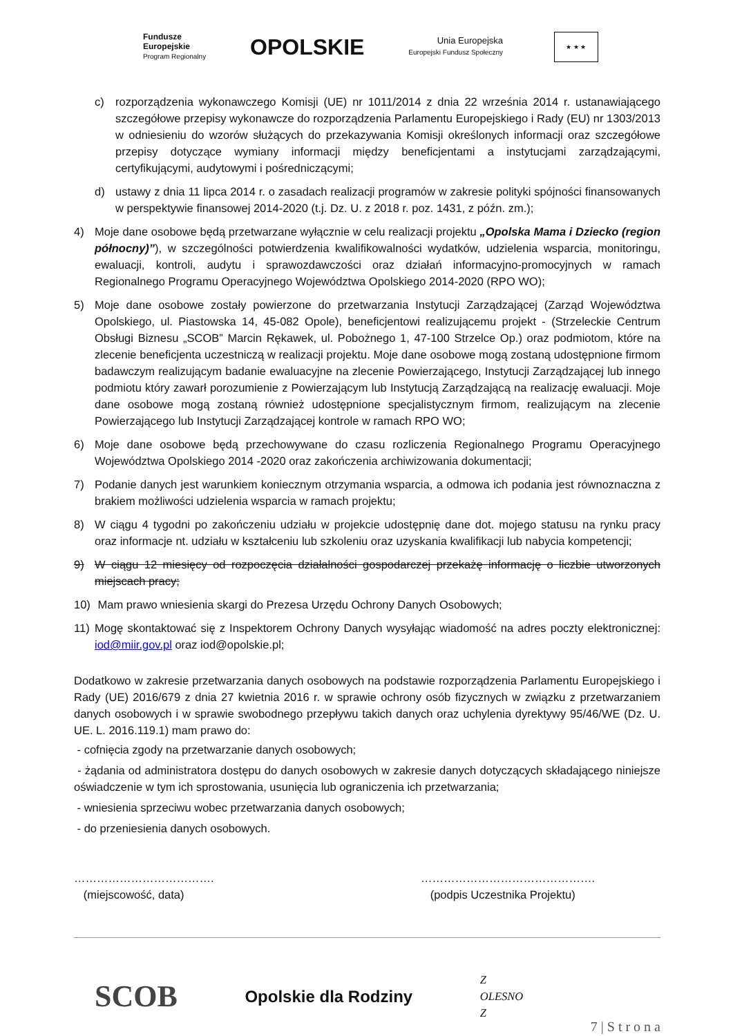Fundusze
Europejskie
Program Regionalny
OPOLSKIE
Unia Europejska
Europejski Fundusz Społeczny
★ ★ ★
c) rozporządzenia wykonawczego Komisji (UE) nr 1011/2014 z dnia 22 września 2014 r. ustanawiającego szczegółowe przepisy wykonawcze do rozporządzenia Parlamentu Europejskiego i Rady (EU) nr 1303/2013 w odniesieniu do wzorów służących do przekazywania Komisji określonych informacji oraz szczegółowe przepisy dotyczące wymiany informacji między beneficjentami a instytucjami zarządzającymi, certyfikującymi, audytowymi i pośredniczącymi;
d) ustawy z dnia 11 lipca 2014 r. o zasadach realizacji programów w zakresie polityki spójności finansowanych w perspektywie finansowej 2014-2020 (t.j. Dz. U. z 2018 r. poz. 1431, z późn. zm.);
4) Moje dane osobowe będą przetwarzane wyłącznie w celu realizacji projektu „Opolska Mama i Dziecko (region północny)”), w szczególności potwierdzenia kwalifikowalności wydatków, udzielenia wsparcia, monitoringu, ewaluacji, kontroli, audytu i sprawozdawczości oraz działań informacyjno-promocyjnych w ramach Regionalnego Programu Operacyjnego Województwa Opolskiego 2014-2020 (RPO WO);
5) Moje dane osobowe zostały powierzone do przetwarzania Instytucji Zarządzającej (Zarząd Województwa Opolskiego, ul. Piastowska 14, 45-082 Opole), beneficjentowi realizującemu projekt - (Strzeleckie Centrum Obsługi Biznesu „SCOB” Marcin Rękawek, ul. Pobożnego 1, 47-100 Strzelce Op.) oraz podmiotom, które na zlecenie beneficjenta uczestniczą w realizacji projektu. Moje dane osobowe mogą zostaną udostępnione firmom badawczym realizującym badanie ewaluacyjne na zlecenie Powierzającego, Instytucji Zarządzającej lub innego podmiotu który zawarł porozumienie z Powierzającym lub Instytucją Zarządzającą na realizację ewaluacji. Moje dane osobowe mogą zostaną również udostępnione specjalistycznym firmom, realizującym na zlecenie Powierzającego lub Instytucji Zarządzającej kontrole w ramach RPO WO;
6) Moje dane osobowe będą przechowywane do czasu rozliczenia Regionalnego Programu Operacyjnego Województwa Opolskiego 2014 -2020 oraz zakończenia archiwizowania dokumentacji;
7) Podanie danych jest warunkiem koniecznym otrzymania wsparcia, a odmowa ich podania jest równoznaczna z brakiem możliwości udzielenia wsparcia w ramach projektu;
8) W ciągu 4 tygodni po zakończeniu udziału w projekcie udostępnię dane dot. mojego statusu na rynku pracy oraz informacje nt. udziału w kształceniu lub szkoleniu oraz uzyskania kwalifikacji lub nabycia kompetencji;
9) W ciągu 12 miesięcy od rozpoczęcia działalności gospodarczej przekażę informację o liczbie utworzonych miejscach pracy;
10) Mam prawo wniesienia skargi do Prezesa Urzędu Ochrony Danych Osobowych;
11) Mogę skontaktować się z Inspektorem Ochrony Danych wysyłając wiadomość na adres poczty elektronicznej: iod@miir.gov.pl oraz iod@opolskie.pl;
Dodatkowo w zakresie przetwarzania danych osobowych na podstawie rozporządzenia Parlamentu Europejskiego i Rady (UE) 2016/679 z dnia 27 kwietnia 2016 r. w sprawie ochrony osób fizycznych w związku z przetwarzaniem danych osobowych i w sprawie swobodnego przepływu takich danych oraz uchylenia dyrektywy 95/46/WE (Dz. U. UE. L. 2016.119.1) mam prawo do:
- cofnięcia zgody na przetwarzanie danych osobowych;
- żądania od administratora dostępu do danych osobowych w zakresie danych dotyczących składającego niniejsze oświadczenie w tym ich sprostowania, usunięcia lub ograniczenia ich przetwarzania;
- wniesienia sprzeciwu wobec przetwarzania danych osobowych;
- do przeniesienia danych osobowych.
……………………………….
(miejscowość, data)
……………………………………….
(podpis Uczestnika Projektu)
SCOB
Opolskie dla Rodziny
Z
OLESNO
Z
7 | S t r o n a